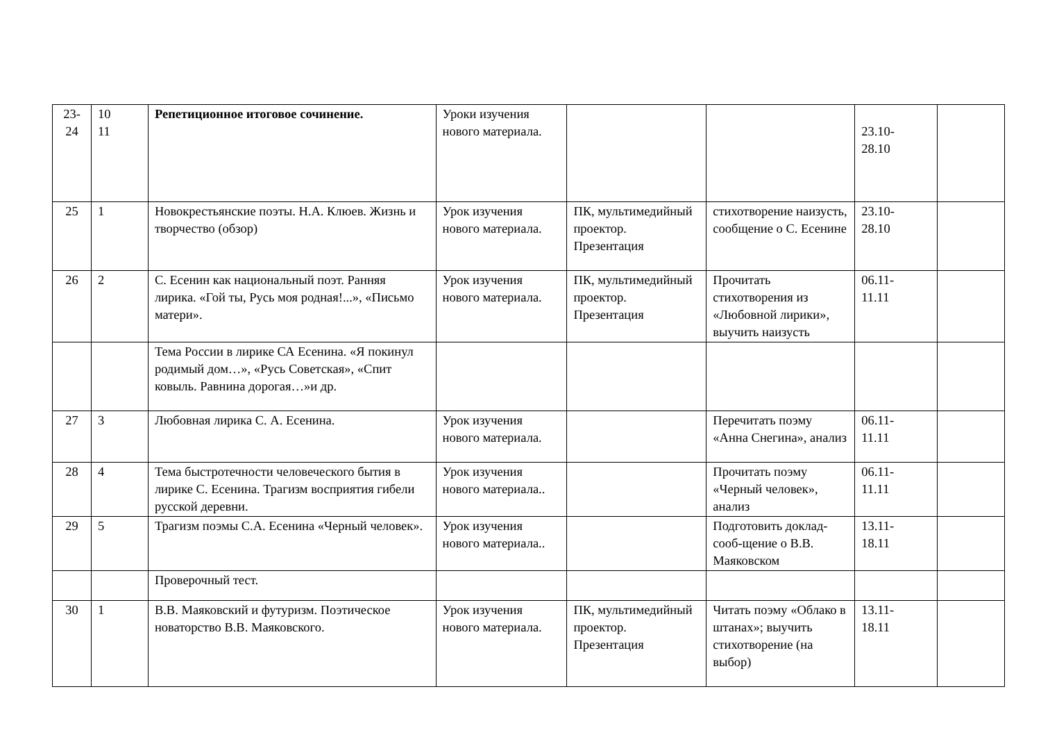| 23- 24 | 10 11 | Репетиционное итоговое сочинение. | Уроки изучения нового материала. | | | 23.10- 28.10 | |
| 25 | 1 | Новокрестьянские поэты. Н.А. Клюев. Жизнь и творчество (обзор) | Урок изучения нового материала. | ПК, мультимедийный проектор. Презентация | стихотворение наизусть, сообщение о С. Есенине | 23.10- 28.10 | |
| 26 | 2 | С. Есенин как национальный поэт. Ранняя лирика. «Гой ты, Русь моя родная!...», «Письмо матери». | Урок изучения нового материала. | ПК, мультимедийный проектор. Презентация | Прочитать стихотворения из «Любовной лирики», выучить наизусть | 06.11- 11.11 | |
| | | Тема России в лирике СА Есенина. «Я покинул родимый дом…», «Русь Советская», «Спит ковыль. Равнина дорогая…»и др. | | | | | |
| 27 | 3 | Любовная лирика С. А. Есенина. | Урок изучения нового материала. | | Перечитать поэму «Анна Снегина», анализ | 06.11- 11.11 | |
| 28 | 4 | Тема быстротечности человеческого бытия в лирике С. Есенина. Трагизм восприятия гибели русской деревни. | Урок изучения нового материала.. | | Прочитать поэму «Черный человек», анализ | 06.11- 11.11 | |
| 29 | 5 | Трагизм поэмы С.А. Есенина «Черный человек». | Урок изучения нового материала.. | | Подготовить доклад-сооб-щение о В.В. Маяковском | 13.11- 18.11 | |
| | | Проверочный тест. | | | | | |
| 30 | 1 | В.В. Маяковский и футуризм. Поэтическое новаторство В.В. Маяковского. | Урок изучения нового материала. | ПК, мультимедийный проектор. Презентация | Читать поэму «Облако в штанах»; выучить стихотворение (на выбор) | 13.11- 18.11 | |